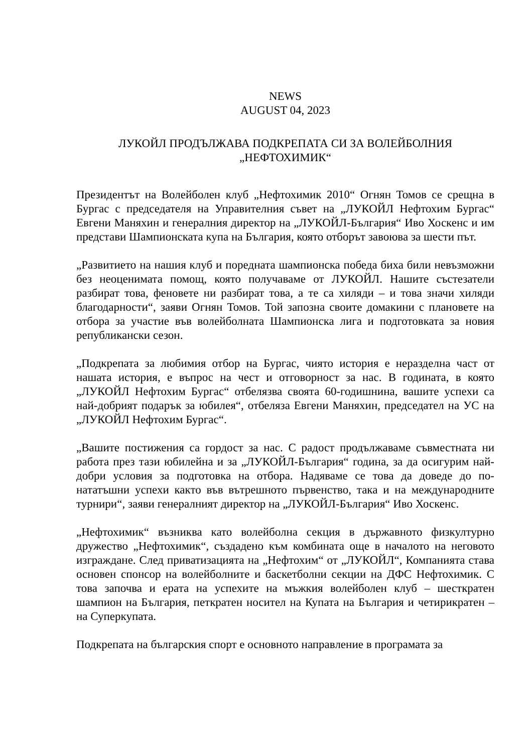NEWS
AUGUST 04, 2023
ЛУКОЙЛ ПРОДЪЛЖАВА ПОДКРЕПАТА СИ ЗА ВОЛЕЙБОЛНИЯ
„НЕФТОХИМИК“
Президентът на Волейболен клуб „Нефтохимик 2010“ Огнян Томов се срещна в Бургас с председателя на Управителния съвет на „ЛУКОЙЛ Нефтохим Бургас“ Евгени Маняхин и генералния директор на „ЛУКОЙЛ-България“ Иво Хоскенс и им представи Шампионската купа на България, която отборът завоюва за шести път.
„Развитието на нашия клуб и поредната шампионска победа биха били невъзможни без неоценимата помощ, която получаваме от ЛУКОЙЛ. Нашите състезатели разбират това, феновете ни разбират това, а те са хиляди – и това значи хиляди благодарности“, заяви Огнян Томов. Той запозна своите домакини с плановете на отбора за участие във волейболната Шампионска лига и подготовката за новия републикански сезон.
„Подкрепата за любимия отбор на Бургас, чиято история е неразделна част от нашата история, е въпрос на чест и отговорност за нас. В годината, в която „ЛУКОЙЛ Нефтохим Бургас“ отбелязва своята 60-годишнина, вашите успехи са най-добрият подарък за юбилея“, отбеляза Евгени Маняхин, председател на УС на „ЛУКОЙЛ Нефтохим Бургас“.
„Вашите постижения са гордост за нас. С радост продължаваме съвместната ни работа през тази юбилейна и за „ЛУКОЙЛ-България“ година, за да осигурим най-добри условия за подготовка на отбора. Надяваме се това да доведе до по-нататъшни успехи както във вътрешното първенство, така и на международните турнири“, заяви генералният директор на „ЛУКОЙЛ-България“ Иво Хоскенс.
„Нефтохимик“ възниква като волейболна секция в държавното физкултурно дружество „Нефтохимик“, създадено към комбината още в началото на неговото изграждане. След приватизацията на „Нефтохим“ от „ЛУКОЙЛ“, Компанията става основен спонсор на волейболните и баскетболни секции на ДФС Нефтохимик. С това започва и ерата на успехите на мъжкия волейболен клуб – шесткратен шампион на България, петкратен носител на Купата на България и четирикратен – на Суперкупата.
Подкрепата на българския спорт е основното направление в програмата за